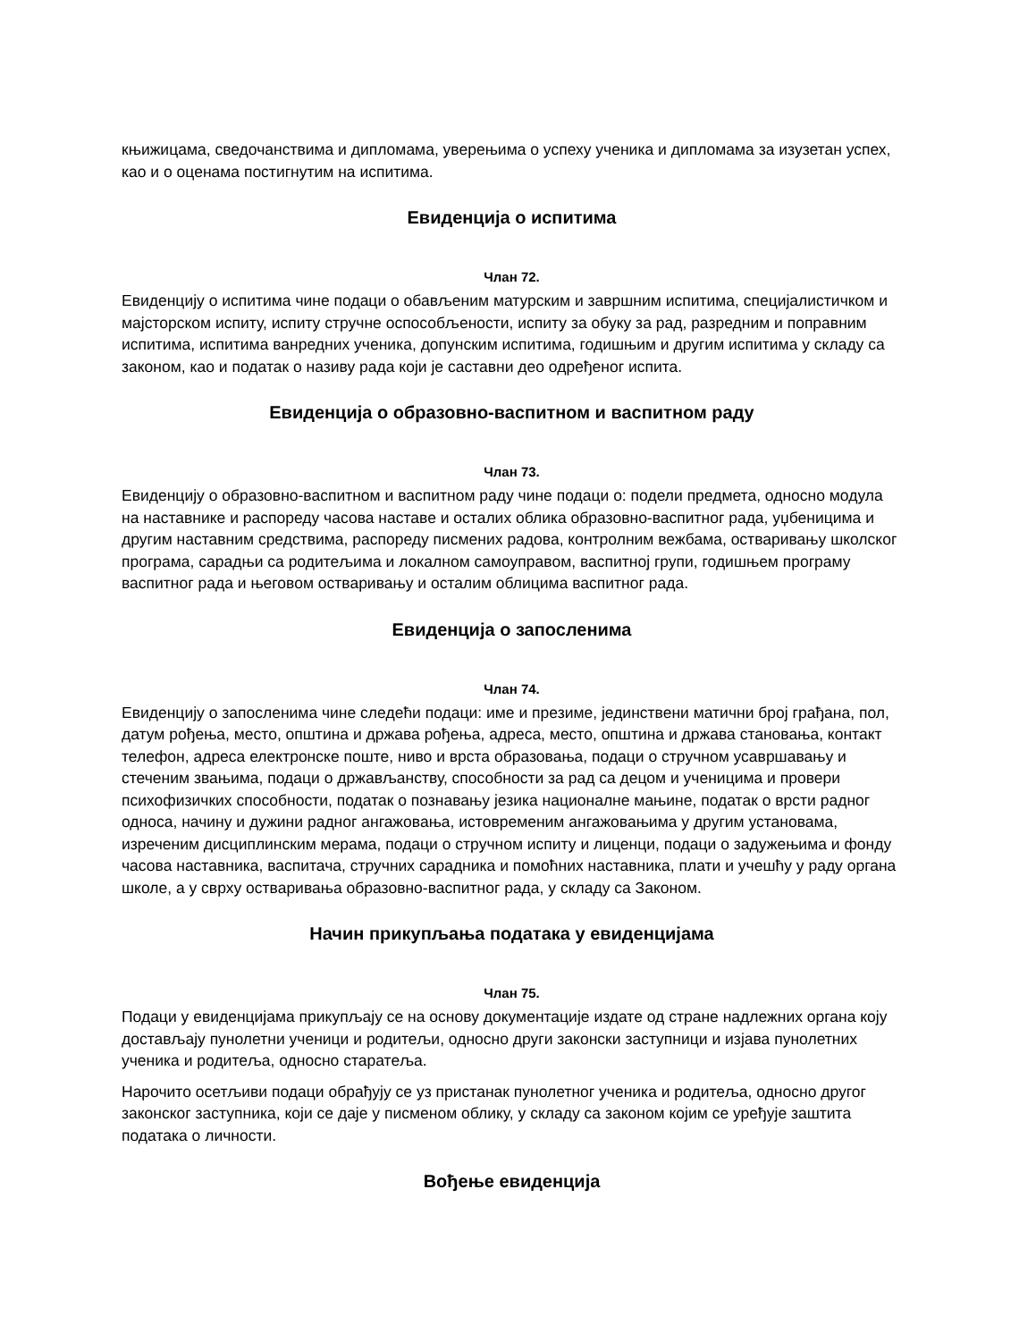књижицама, сведочанствима и дипломама, уверењима о успеху ученика и дипломама за изузетан успех, као и о оценама постигнутим на испитима.
Евиденција о испитима
Члан 72.
Евиденцију о испитима чине подаци о обављеним матурским и завршним испитима, специјалистичком и мајсторском испиту, испиту стручне оспособљености, испиту за обуку за рад, разредним и поправним испитима, испитима ванредних ученика, допунским испитима, годишњим и другим испитима у складу са законом, као и податак о називу рада који је саставни део одређеног испита.
Евиденција о образовно-васпитном и васпитном раду
Члан 73.
Евиденцију о образовно-васпитном и васпитном раду чине подаци о: подели предмета, односно модула на наставнике и распореду часова наставе и осталих облика образовно-васпитног рада, уџбеницима и другим наставним средствима, распореду писмених радова, контролним вежбама, остваривању школског програма, сарадњи са родитељима и локалном самоуправом, васпитној групи, годишњем програму васпитног рада и његовом остваривању и осталим облицима васпитног рада.
Евиденција о запосленима
Члан 74.
Евиденцију о запосленима чине следећи подаци: име и презиме, јединствени матични број грађана, пол, датум рођења, место, општина и држава рођења, адреса, место, општина и држава становања, контакт телефон, адреса електронске поште, ниво и врста образовања, подаци о стручном усавршавању и стеченим звањима, подаци о држављанству, способности за рад са децом и ученицима и провери психофизичких способности, податак о познавању језика националне мањине, податак о врсти радног односа, начину и дужини радног ангажовања, истовременим ангажовањима у другим установама, изреченим дисциплинским мерама, подаци о стручном испиту и лиценци, подаци о задужењима и фонду часова наставника, васпитача, стручних сарадника и помоћних наставника, плати и учешћу у раду органа школе, а у сврху остваривања образовно-васпитног рада, у складу са Законом.
Начин прикупљања података у евиденцијама
Члан 75.
Подаци у евиденцијама прикупљају се на основу документације издате од стране надлежних органа коју достављају пунолетни ученици и родитељи, односно други законски заступници и изјава пунолетних ученика и родитеља, односно старатеља.
Нарочито осетљиви подаци обрађују се уз пристанак пунолетног ученика и родитеља, односно другог законског заступника, који се даје у писменом облику, у складу са законом којим се уређује заштита података о личности.
Вођење евиденција